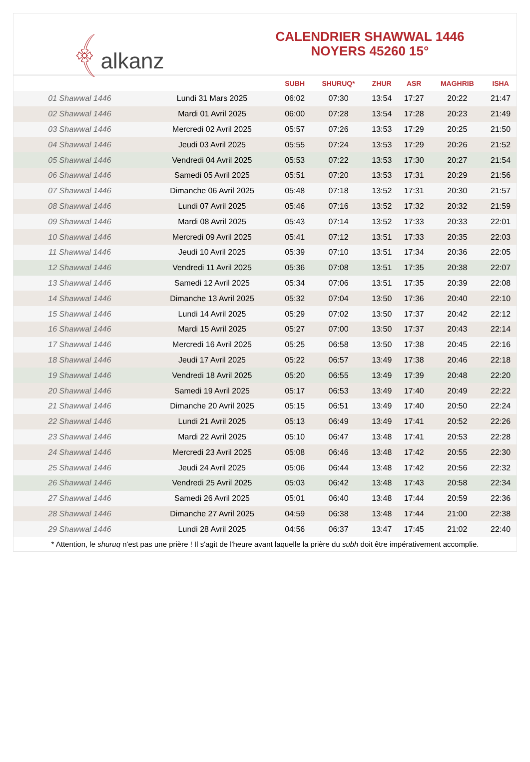﴾alkanz
CALENDRIER SHAWWAL 1446
NOYERS 45260 15°
| | | SUBH | SHURUQ* | ZHUR | ASR | MAGHRIB | ISHA |
| --- | --- | --- | --- | --- | --- | --- | --- |
| 01 Shawwal 1446 | Lundi 31 Mars 2025 | 06:02 | 07:30 | 13:54 | 17:27 | 20:22 | 21:47 |
| 02 Shawwal 1446 | Mardi 01 Avril 2025 | 06:00 | 07:28 | 13:54 | 17:28 | 20:23 | 21:49 |
| 03 Shawwal 1446 | Mercredi 02 Avril 2025 | 05:57 | 07:26 | 13:53 | 17:29 | 20:25 | 21:50 |
| 04 Shawwal 1446 | Jeudi 03 Avril 2025 | 05:55 | 07:24 | 13:53 | 17:29 | 20:26 | 21:52 |
| 05 Shawwal 1446 | Vendredi 04 Avril 2025 | 05:53 | 07:22 | 13:53 | 17:30 | 20:27 | 21:54 |
| 06 Shawwal 1446 | Samedi 05 Avril 2025 | 05:51 | 07:20 | 13:53 | 17:31 | 20:29 | 21:56 |
| 07 Shawwal 1446 | Dimanche 06 Avril 2025 | 05:48 | 07:18 | 13:52 | 17:31 | 20:30 | 21:57 |
| 08 Shawwal 1446 | Lundi 07 Avril 2025 | 05:46 | 07:16 | 13:52 | 17:32 | 20:32 | 21:59 |
| 09 Shawwal 1446 | Mardi 08 Avril 2025 | 05:43 | 07:14 | 13:52 | 17:33 | 20:33 | 22:01 |
| 10 Shawwal 1446 | Mercredi 09 Avril 2025 | 05:41 | 07:12 | 13:51 | 17:33 | 20:35 | 22:03 |
| 11 Shawwal 1446 | Jeudi 10 Avril 2025 | 05:39 | 07:10 | 13:51 | 17:34 | 20:36 | 22:05 |
| 12 Shawwal 1446 | Vendredi 11 Avril 2025 | 05:36 | 07:08 | 13:51 | 17:35 | 20:38 | 22:07 |
| 13 Shawwal 1446 | Samedi 12 Avril 2025 | 05:34 | 07:06 | 13:51 | 17:35 | 20:39 | 22:08 |
| 14 Shawwal 1446 | Dimanche 13 Avril 2025 | 05:32 | 07:04 | 13:50 | 17:36 | 20:40 | 22:10 |
| 15 Shawwal 1446 | Lundi 14 Avril 2025 | 05:29 | 07:02 | 13:50 | 17:37 | 20:42 | 22:12 |
| 16 Shawwal 1446 | Mardi 15 Avril 2025 | 05:27 | 07:00 | 13:50 | 17:37 | 20:43 | 22:14 |
| 17 Shawwal 1446 | Mercredi 16 Avril 2025 | 05:25 | 06:58 | 13:50 | 17:38 | 20:45 | 22:16 |
| 18 Shawwal 1446 | Jeudi 17 Avril 2025 | 05:22 | 06:57 | 13:49 | 17:38 | 20:46 | 22:18 |
| 19 Shawwal 1446 | Vendredi 18 Avril 2025 | 05:20 | 06:55 | 13:49 | 17:39 | 20:48 | 22:20 |
| 20 Shawwal 1446 | Samedi 19 Avril 2025 | 05:17 | 06:53 | 13:49 | 17:40 | 20:49 | 22:22 |
| 21 Shawwal 1446 | Dimanche 20 Avril 2025 | 05:15 | 06:51 | 13:49 | 17:40 | 20:50 | 22:24 |
| 22 Shawwal 1446 | Lundi 21 Avril 2025 | 05:13 | 06:49 | 13:49 | 17:41 | 20:52 | 22:26 |
| 23 Shawwal 1446 | Mardi 22 Avril 2025 | 05:10 | 06:47 | 13:48 | 17:41 | 20:53 | 22:28 |
| 24 Shawwal 1446 | Mercredi 23 Avril 2025 | 05:08 | 06:46 | 13:48 | 17:42 | 20:55 | 22:30 |
| 25 Shawwal 1446 | Jeudi 24 Avril 2025 | 05:06 | 06:44 | 13:48 | 17:42 | 20:56 | 22:32 |
| 26 Shawwal 1446 | Vendredi 25 Avril 2025 | 05:03 | 06:42 | 13:48 | 17:43 | 20:58 | 22:34 |
| 27 Shawwal 1446 | Samedi 26 Avril 2025 | 05:01 | 06:40 | 13:48 | 17:44 | 20:59 | 22:36 |
| 28 Shawwal 1446 | Dimanche 27 Avril 2025 | 04:59 | 06:38 | 13:48 | 17:44 | 21:00 | 22:38 |
| 29 Shawwal 1446 | Lundi 28 Avril 2025 | 04:56 | 06:37 | 13:47 | 17:45 | 21:02 | 22:40 |
* Attention, le shuruq n'est pas une prière ! Il s'agit de l'heure avant laquelle la prière du subh doit être impérativement accomplie.